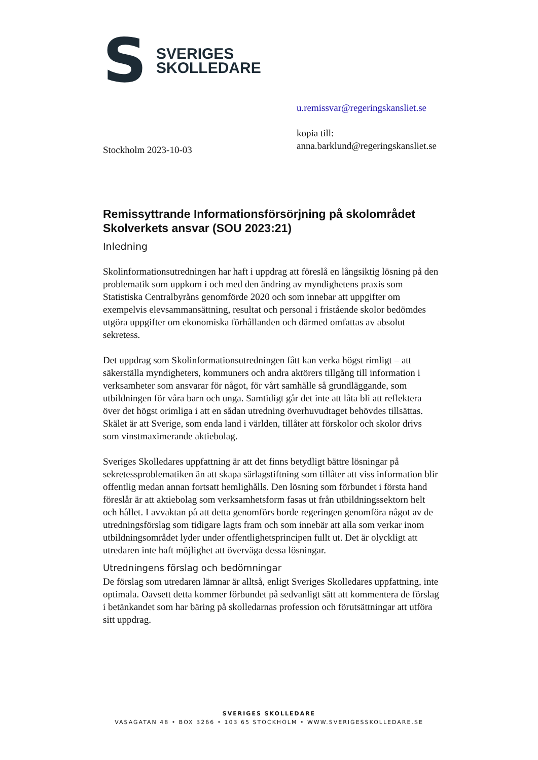S
SVERIGES
SKOLLEDARE
Stockholm 2023-10-03
u.remissvar@regeringskansliet.se
kopia till:
anna.barklund@regeringskansliet.se
Remissyttrande Informationsförsörjning på skolområdet Skolverkets ansvar (SOU 2023:21)
Inledning
Skolinformationsutredningen har haft i uppdrag att föreslå en långsiktig lösning på den problematik som uppkom i och med den ändring av myndighetens praxis som Statistiska Centralbyråns genomförde 2020 och som innebar att uppgifter om exempelvis elevsammansättning, resultat och personal i fristående skolor bedömdes utgöra uppgifter om ekonomiska förhållanden och därmed omfattas av absolut sekretess.
Det uppdrag som Skolinformationsutredningen fått kan verka högst rimligt – att säkerställa myndigheters, kommuners och andra aktörers tillgång till information i verksamheter som ansvarar för något, för vårt samhälle så grundläggande, som utbildningen för våra barn och unga. Samtidigt går det inte att låta bli att reflektera över det högst orimliga i att en sådan utredning överhuvudtaget behövdes tillsättas. Skälet är att Sverige, som enda land i världen, tillåter att förskolor och skolor drivs som vinstmaximerande aktiebolag.
Sveriges Skolledares uppfattning är att det finns betydligt bättre lösningar på sekretessproblematiken än att skapa särlagstiftning som tillåter att viss information blir offentlig medan annan fortsatt hemlighålls. Den lösning som förbundet i första hand föreslår är att aktiebolag som verksamhetsform fasas ut från utbildningssektorn helt och hållet. I avvaktan på att detta genomförs borde regeringen genomföra något av de utredningsförslag som tidigare lagts fram och som innebär att alla som verkar inom utbildningsområdet lyder under offentlighetsprincipen fullt ut. Det är olyckligt att utredaren inte haft möjlighet att överväga dessa lösningar.
Utredningens förslag och bedömningar
De förslag som utredaren lämnar är alltså, enligt Sveriges Skolledares uppfattning, inte optimala. Oavsett detta kommer förbundet på sedvanligt sätt att kommentera de förslag i betänkandet som har bäring på skolledarnas profession och förutsättningar att utföra sitt uppdrag.
SVERIGES SKOLLEDARE
VASAGATAN 48 • BOX 3266 • 103 65 STOCKHOLM • WWW.SVERIGESSKOLLEDARE.SE